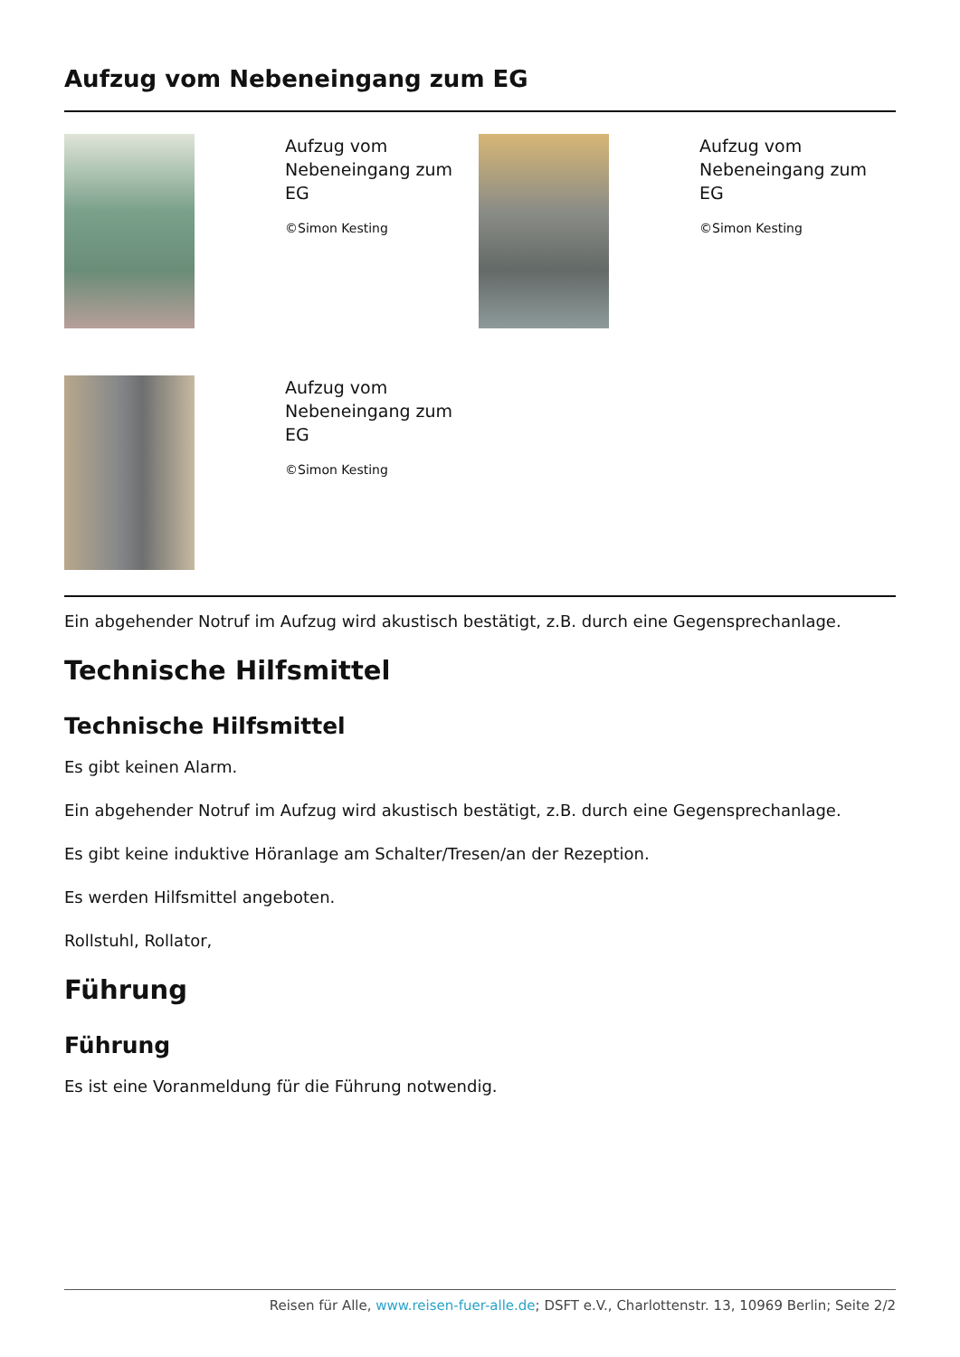Aufzug vom Nebeneingang zum EG
Aufzug vom
Nebeneingang zum
EG
©Simon Kesting
Aufzug vom
Nebeneingang zum
EG
©Simon Kesting
Aufzug vom
Nebeneingang zum
EG
©Simon Kesting
Ein abgehender Notruf im Aufzug wird akustisch bestätigt, z.B. durch eine Gegensprechanlage.
Technische Hilfsmittel
Technische Hilfsmittel
Es gibt keinen Alarm.
Ein abgehender Notruf im Aufzug wird akustisch bestätigt, z.B. durch eine Gegensprechanlage.
Es gibt keine induktive Höranlage am Schalter/Tresen/an der Rezeption.
Es werden Hilfsmittel angeboten.
Rollstuhl, Rollator,
Führung
Führung
Es ist eine Voranmeldung für die Führung notwendig.
Reisen für Alle, www.reisen-fuer-alle.de; DSFT e.V., Charlottenstr. 13, 10969 Berlin; Seite 2/2